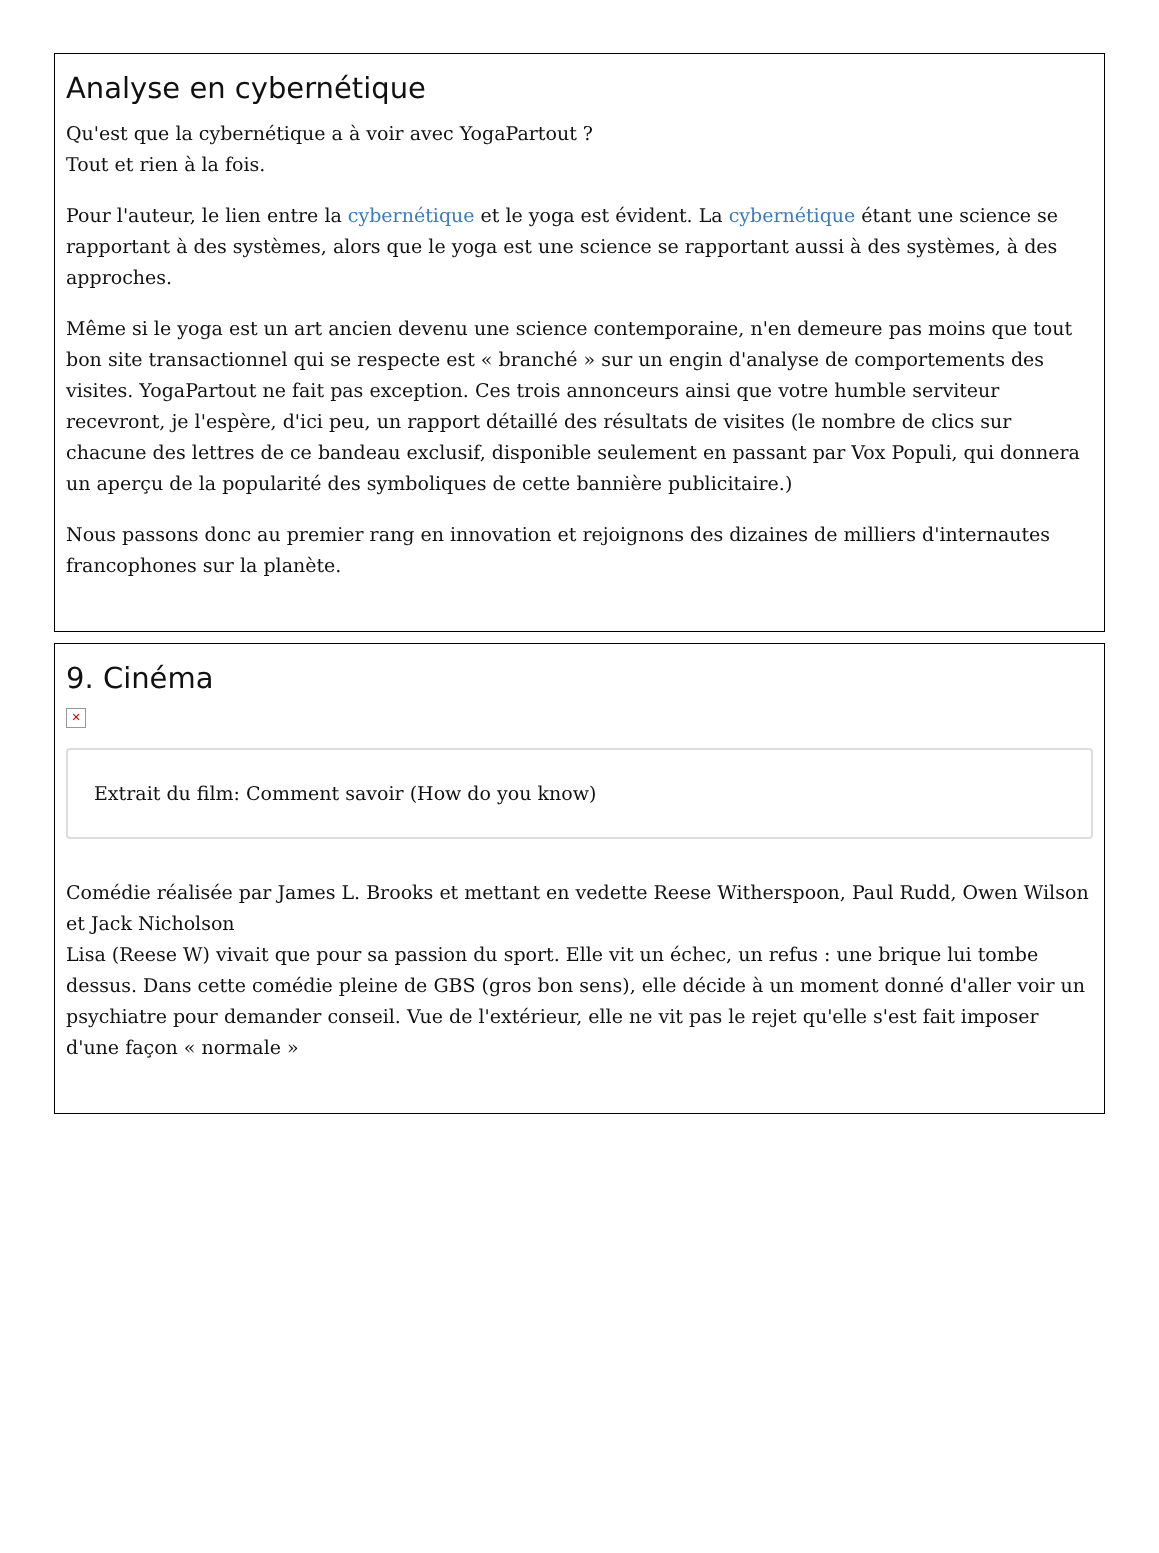Analyse en cybernétique
Qu'est que la cybernétique a à voir avec YogaPartout ?
Tout et rien à la fois.
Pour l'auteur, le lien entre la cybernétique et le yoga est évident. La cybernétique étant une science se rapportant à des systèmes, alors que le yoga est une science se rapportant aussi à des systèmes, à des approches.
Même si le yoga est un art ancien devenu une science contemporaine, n'en demeure pas moins que tout bon site transactionnel qui se respecte est « branché » sur un engin d'analyse de comportements des visites. YogaPartout ne fait pas exception. Ces trois annonceurs ainsi que votre humble serviteur recevront, je l'espère, d'ici peu, un rapport détaillé des résultats de visites (le nombre de clics sur chacune des lettres de ce bandeau exclusif, disponible seulement en passant par Vox Populi, qui donnera un aperçu de la popularité des symboliques de cette bannière publicitaire.)
Nous passons donc au premier rang en innovation et rejoignons des dizaines de milliers d'internautes francophones sur la planète.
9. Cinéma
✕
Extrait du film: Comment savoir (How do you know)
Comédie réalisée par James L. Brooks et mettant en vedette Reese Witherspoon, Paul Rudd, Owen Wilson et Jack Nicholson
Lisa (Reese W) vivait que pour sa passion du sport. Elle vit un échec, un refus : une brique lui tombe dessus. Dans cette comédie pleine de GBS (gros bon sens), elle décide à un moment donné d'aller voir un psychiatre pour demander conseil. Vue de l'extérieur, elle ne vit pas le rejet qu'elle s'est fait imposer d'une façon « normale »